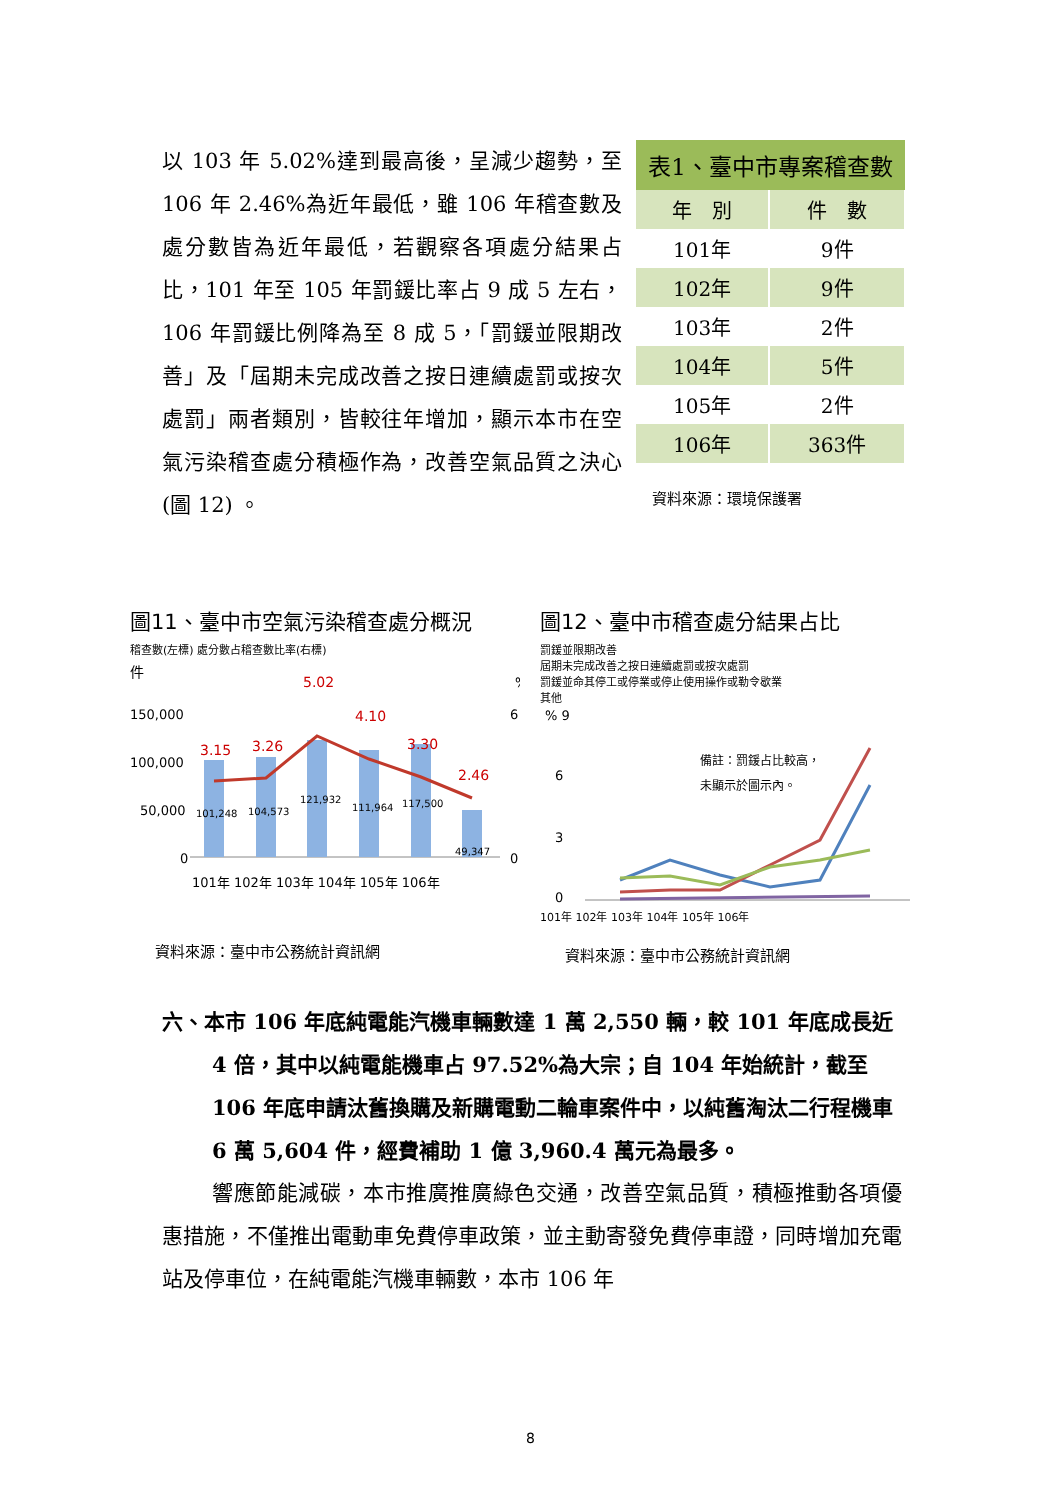以 103 年 5.02%達到最高後，呈減少趨勢，至 106 年 2.46%為近年最低，雖 106 年稽查數及處分數皆為近年最低，若觀察各項處分結果占比，101 年至 105 年罰鍰比率占 9 成 5 左右，106 年罰鍰比例降為至 8 成 5，「罰鍰並限期改善」及「屆期未完成改善之按日連續處罰或按次處罰」兩者類別，皆較往年增加，顯示本市在空氣污染稽查處分積極作為，改善空氣品質之決心 (圖 12) 。
| 表1、臺中市專案稽查數 | |
| --- | --- |
| 年 別 | 件 數 |
| 101年 | 9件 |
| 102年 | 9件 |
| 103年 | 2件 |
| 104年 | 5件 |
| 105年 | 2件 |
| 106年 | 363件 |
資料來源：環境保護署
圖11、臺中市空氣污染稽查處分概況
稽查數(左標) 處分數占稽查數比率(右標)
件
%
150,000
100,000
50,000
0
6
0
3.15
3.26
5.02
4.10
3.30
2.46
101,248
104,573
121,932
111,964
117,500
49,347
101年 102年 103年 104年 105年 106年
資料來源：臺中市公務統計資訊網
圖12、臺中市稽查處分結果占比
罰鍰並限期改善
屆期未完成改善之按日連續處罰或按次處罰
罰鍰並命其停工或停業或停止使用操作或勒令歇業
其他
% 9
6
3
0
備註：罰鍰占比較高，
未顯示於圖示內。
101年 102年 103年 104年 105年 106年
資料來源：臺中市公務統計資訊網
六、本市 106 年底純電能汽機車輛數達 1 萬 2,550 輛，較 101 年底成長近 4 倍，其中以純電能機車占 97.52%為大宗；自 104 年始統計，截至 106 年底申請汰舊換購及新購電動二輪車案件中，以純舊淘汰二行程機車 6 萬 5,604 件，經費補助 1 億 3,960.4 萬元為最多。
響應節能減碳，本市推廣推廣綠色交通，改善空氣品質，積極推動各項優惠措施，不僅推出電動車免費停車政策，並主動寄發免費停車證，同時增加充電站及停車位，在純電能汽機車輛數，本市 106 年
8